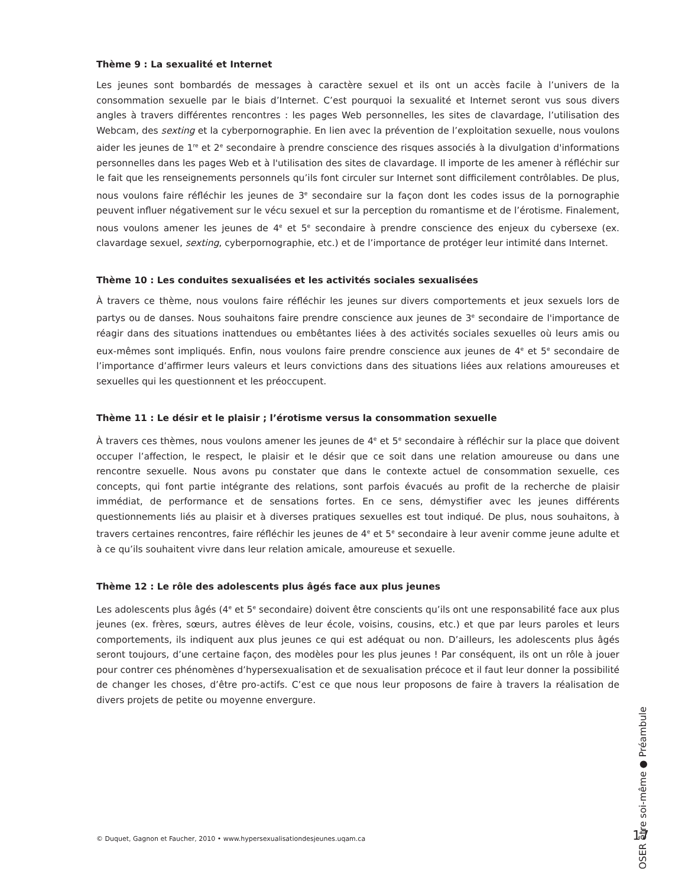Thème 9 : La sexualité et Internet
Les jeunes sont bombardés de messages à caractère sexuel et ils ont un accès facile à l’univers de la consommation sexuelle par le biais d’Internet. C’est pourquoi la sexualité et Internet seront vus sous divers angles à travers différentes rencontres : les pages Web personnelles, les sites de clavardage, l’utilisation des Webcam, des sexting et la cyberpornographie. En lien avec la prévention de l’exploitation sexuelle, nous voulons aider les jeunes de 1<sup>re</sup> et 2<sup>e</sup> secondaire à prendre conscience des risques associés à la divulgation d'informations personnelles dans les pages Web et à l'utilisation des sites de clavardage. Il importe de les amener à réfléchir sur le fait que les renseignements personnels qu’ils font circuler sur Internet sont difficilement contrôlables. De plus, nous voulons faire réfléchir les jeunes de 3<sup>e</sup> secondaire sur la façon dont les codes issus de la pornographie peuvent influer négativement sur le vécu sexuel et sur la perception du romantisme et de l’érotisme. Finalement, nous voulons amener les jeunes de 4<sup>e</sup> et 5<sup>e</sup> secondaire à prendre conscience des enjeux du cybersexe (ex. clavardage sexuel, sexting, cyberpornographie, etc.) et de l’importance de protéger leur intimité dans Internet.
Thème 10 : Les conduites sexualisées et les activités sociales sexualisées
À travers ce thème, nous voulons faire réfléchir les jeunes sur divers comportements et jeux sexuels lors de partys ou de danses. Nous souhaitons faire prendre conscience aux jeunes de 3<sup>e</sup> secondaire de l'importance de réagir dans des situations inattendues ou embêtantes liées à des activités sociales sexuelles où leurs amis ou eux-mêmes sont impliqués. Enfin, nous voulons faire prendre conscience aux jeunes de 4<sup>e</sup> et 5<sup>e</sup> secondaire de l’importance d’affirmer leurs valeurs et leurs convictions dans des situations liées aux relations amoureuses et sexuelles qui les questionnent et les préoccupent.
Thème 11 : Le désir et le plaisir ; l’érotisme versus la consommation sexuelle
À travers ces thèmes, nous voulons amener les jeunes de 4<sup>e</sup> et 5<sup>e</sup> secondaire à réfléchir sur la place que doivent occuper l’affection, le respect, le plaisir et le désir que ce soit dans une relation amoureuse ou dans une rencontre sexuelle. Nous avons pu constater que dans le contexte actuel de consommation sexuelle, ces concepts, qui font partie intégrante des relations, sont parfois évacués au profit de la recherche de plaisir immédiat, de performance et de sensations fortes. En ce sens, démystifier avec les jeunes différents questionnements liés au plaisir et à diverses pratiques sexuelles est tout indiqué. De plus, nous souhaitons, à travers certaines rencontres, faire réfléchir les jeunes de 4<sup>e</sup> et 5<sup>e</sup> secondaire à leur avenir comme jeune adulte et à ce qu’ils souhaitent vivre dans leur relation amicale, amoureuse et sexuelle.
Thème 12 : Le rôle des adolescents plus âgés face aux plus jeunes
Les adolescents plus âgés (4<sup>e</sup> et 5<sup>e</sup> secondaire) doivent être conscients qu’ils ont une responsabilité face aux plus jeunes (ex. frères, sœurs, autres élèves de leur école, voisins, cousins, etc.) et que par leurs paroles et leurs comportements, ils indiquent aux plus jeunes ce qui est adéquat ou non. D’ailleurs, les adolescents plus âgés seront toujours, d’une certaine façon, des modèles pour les plus jeunes ! Par conséquent, ils ont un rôle à jouer pour contrer ces phénomènes d’hypersexualisation et de sexualisation précoce et il faut leur donner la possibilité de changer les choses, d’être pro-actifs. C’est ce que nous leur proposons de faire à travers la réalisation de divers projets de petite ou moyenne envergure.
OSER être soi-même ● Préambule
© Duquet, Gagnon et Faucher, 2010 • www.hypersexualisationdesjeunes.uqam.ca
17